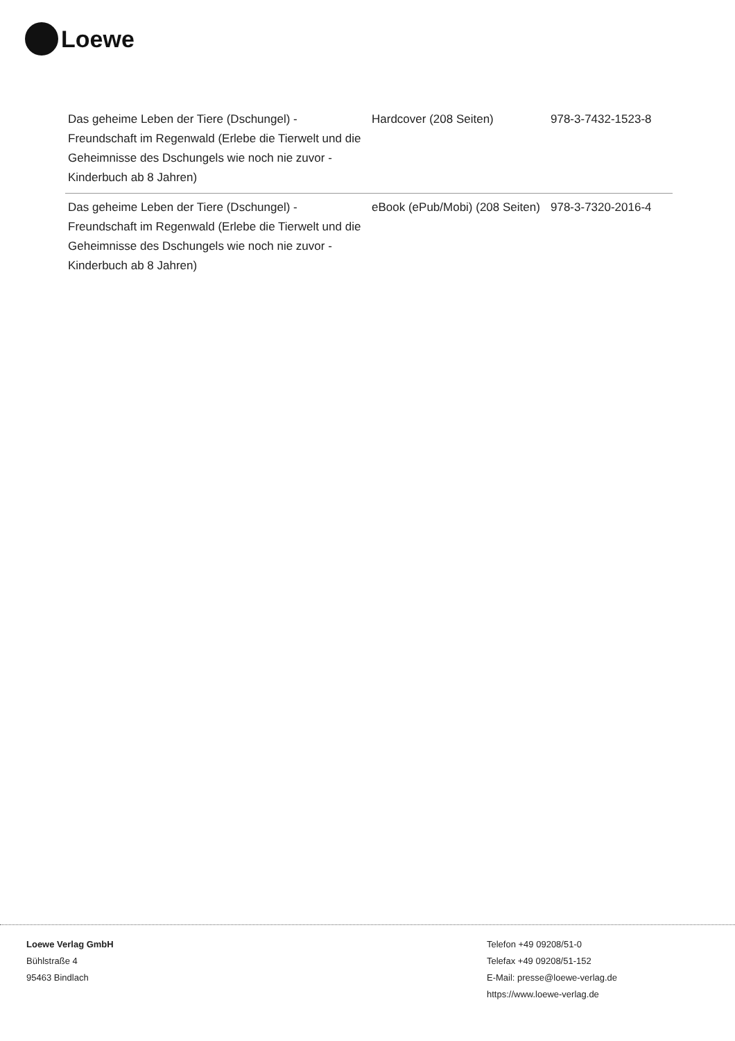Loewe
| Das geheime Leben der Tiere (Dschungel) - Freundschaft im Regenwald (Erlebe die Tierwelt und die Geheimnisse des Dschungels wie noch nie zuvor - Kinderbuch ab 8 Jahren) | Hardcover (208 Seiten) | 978-3-7432-1523-8 |
| Das geheime Leben der Tiere (Dschungel) - Freundschaft im Regenwald (Erlebe die Tierwelt und die Geheimnisse des Dschungels wie noch nie zuvor - Kinderbuch ab 8 Jahren) | eBook (ePub/Mobi) (208 Seiten) | 978-3-7320-2016-4 |
Loewe Verlag GmbH
Bühlstraße 4
95463 Bindlach
Telefon +49 09208/51-0
Telefax +49 09208/51-152
E-Mail: presse@loewe-verlag.de
https://www.loewe-verlag.de